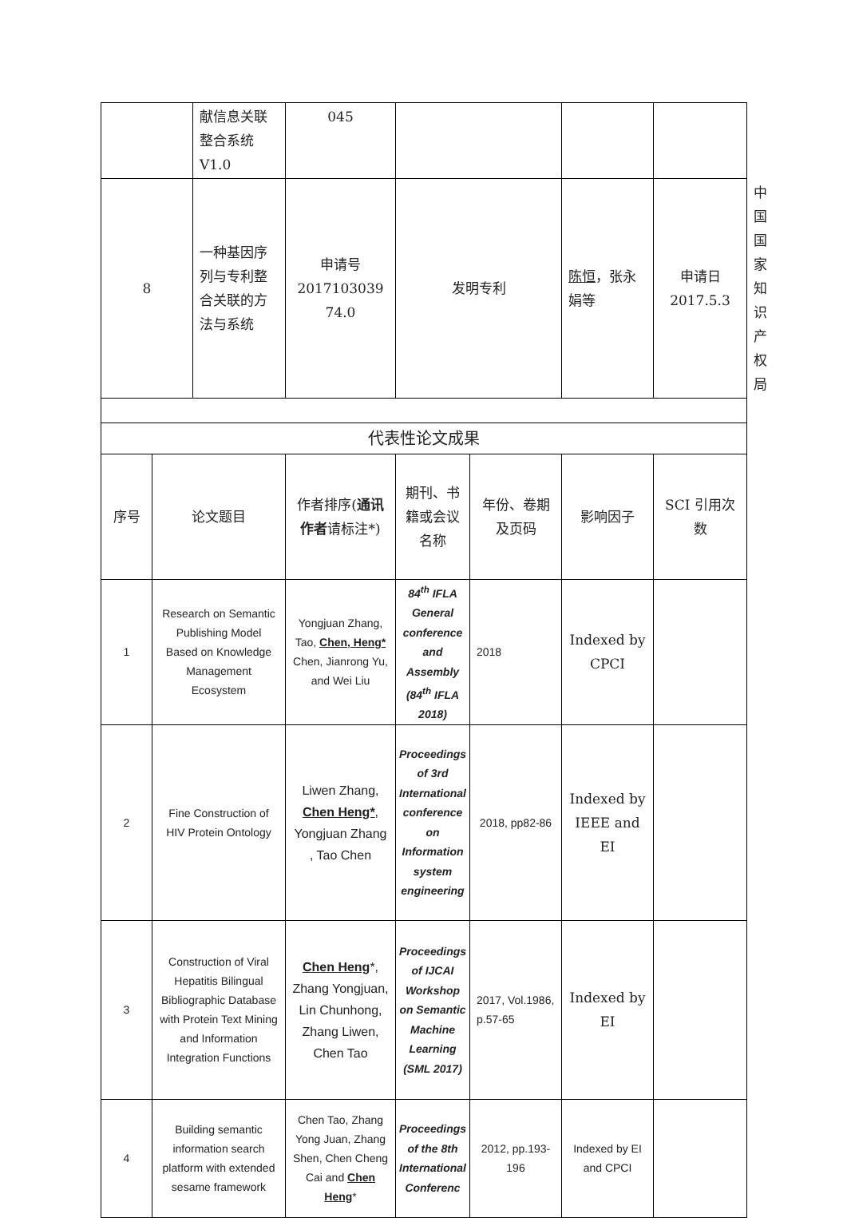| | | 献信息关联整合系统V1.0 | 045 | | | | | |
| 8 | | 一种基因序列与专利整合关联的方法与系统 | 申请号 2017103039 74.0 | 发明专利 | | 陈恒 ，张永娟等 | 申请日 2017.5.3 | 中国国家知识产权局 |
| 代表性论文成果 | | | | | | | | |
| 序号 | 论文题目 | | 作者排序( 通讯作者 请标注*) | 期刊、书籍或会议名称 | 年份、卷期及页码 | 影响因子 | SCI 引用次数 | |
| 1 | Research on Semantic Publishing Model Based on Knowledge Management Ecosystem | | Yongjuan Zhang, Tao, Chen, Heng* Chen, Jianrong Yu, and Wei Liu | 84<sup>th</sup> IFLA General conference and Assembly (84<sup>th</sup> IFLA 2018) | 2018 | Indexed by CPCI | | |
| 2 | Fine Construction of HIV Protein Ontology | | Liwen Zhang, Chen Heng* , Yongjuan Zhang , Tao Chen | Proceedings of 3rd International conference on Information system engineering | 2018, pp82-86 | Indexed by IEEE and EI | | |
| 3 | Construction of Viral Hepatitis Bilingual Bibliographic Database with Protein Text Mining and Information Integration Functions | | Chen Heng *, Zhang Yongjuan, Lin Chunhong, Zhang Liwen, Chen Tao | Proceedings of IJCAI Workshop on Semantic Machine Learning (SML 2017) | 2017, Vol.1986, p.57-65 | Indexed by EI | | |
| 4 | Building semantic information search platform with extended sesame framework | | Chen Tao, Zhang Yong Juan, Zhang Shen, Chen Cheng Cai and Chen Heng * | Proceedings of the 8th International Conferenc | 2012, pp.193-196 | Indexed by EI and CPCI | | |